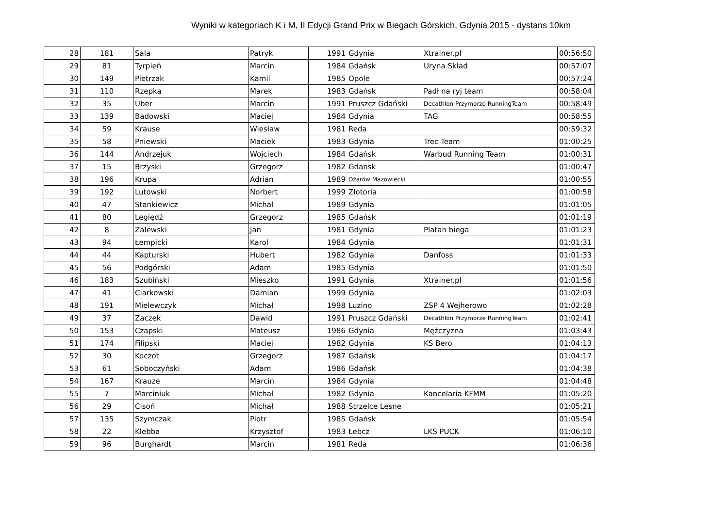Wyniki w kategoriach K i M, II Edycji Grand Prix w Biegach Górskich, Gdynia 2015 - dystans 10km
| 28 | 181 | Sala | Patryk | 1991 | Gdynia | Xtrainer.pl | 00:56:50 |
| 29 | 81 | Tyrpień | Marcin | 1984 | Gdańsk | Uryna Skład | 00:57:07 |
| 30 | 149 | Pietrzak | Kamil | 1985 | Opole | | 00:57:24 |
| 31 | 110 | Rzepka | Marek | 1983 | Gdańsk | Padł na ryj team | 00:58:04 |
| 32 | 35 | Uber | Marcin | 1991 | Pruszcz Gdański | Decathlon Przymorze RunningTeam | 00:58:49 |
| 33 | 139 | Badowski | Maciej | 1984 | Gdynia | TAG | 00:58:55 |
| 34 | 59 | Krause | Wiesław | 1981 | Reda | | 00:59:32 |
| 35 | 58 | Pniewski | Maciek | 1983 | Gdynia | Trec Team | 01:00:25 |
| 36 | 144 | Andrzejuk | Wojciech | 1984 | Gdańsk | Warbud Running Team | 01:00:31 |
| 37 | 15 | Brzyski | Grzegorz | 1982 | Gdansk | | 01:00:47 |
| 38 | 196 | Krupa | Adrian | 1989 | Ożarów Mazowiecki | | 01:00:55 |
| 39 | 192 | Lutowski | Norbert | 1999 | Złotoria | | 01:00:58 |
| 40 | 47 | Stankiewicz | Michał | 1989 | Gdynia | | 01:01:05 |
| 41 | 80 | Legiędź | Grzegorz | 1985 | Gdańsk | | 01:01:19 |
| 42 | 8 | Zalewski | Jan | 1981 | Gdynia | Platan biega | 01:01:23 |
| 43 | 94 | Łempicki | Karol | 1984 | Gdynia | | 01:01:31 |
| 44 | 44 | Kapturski | Hubert | 1982 | Gdynia | Danfoss | 01:01:33 |
| 45 | 56 | Podgórski | Adam | 1985 | Gdynia | | 01:01:50 |
| 46 | 183 | Szubiński | Mieszko | 1991 | Gdynia | Xtrainer.pl | 01:01:56 |
| 47 | 41 | Ciarkowski | Damian | 1999 | Gdynia | | 01:02:03 |
| 48 | 191 | Mielewczyk | Michał | 1998 | Luzino | ZSP 4 Wejherowo | 01:02:28 |
| 49 | 37 | Zaczek | Dawid | 1991 | Pruszcz Gdański | Decathlon Przymorze RunningTeam | 01:02:41 |
| 50 | 153 | Czapski | Mateusz | 1986 | Gdynia | Mężczyzna | 01:03:43 |
| 51 | 174 | Filipski | Maciej | 1982 | Gdynia | KS Bero | 01:04:13 |
| 52 | 30 | Koczot | Grzegorz | 1987 | Gdańsk | | 01:04:17 |
| 53 | 61 | Soboczyński | Adam | 1986 | Gdańsk | | 01:04:38 |
| 54 | 167 | Krauze | Marcin | 1984 | Gdynia | | 01:04:48 |
| 55 | 7 | Marciniuk | Michał | 1982 | Gdynia | Kancelaria KFMM | 01:05:20 |
| 56 | 29 | Cisoń | Michał | 1988 | Strzelce Lesne | | 01:05:21 |
| 57 | 135 | Szymczak | Piotr | 1985 | Gdańsk | | 01:05:54 |
| 58 | 22 | Klebba | Krzysztof | 1983 | Łebcz | LKS PUCK | 01:06:10 |
| 59 | 96 | Burghardt | Marcin | 1981 | Reda | | 01:06:36 |